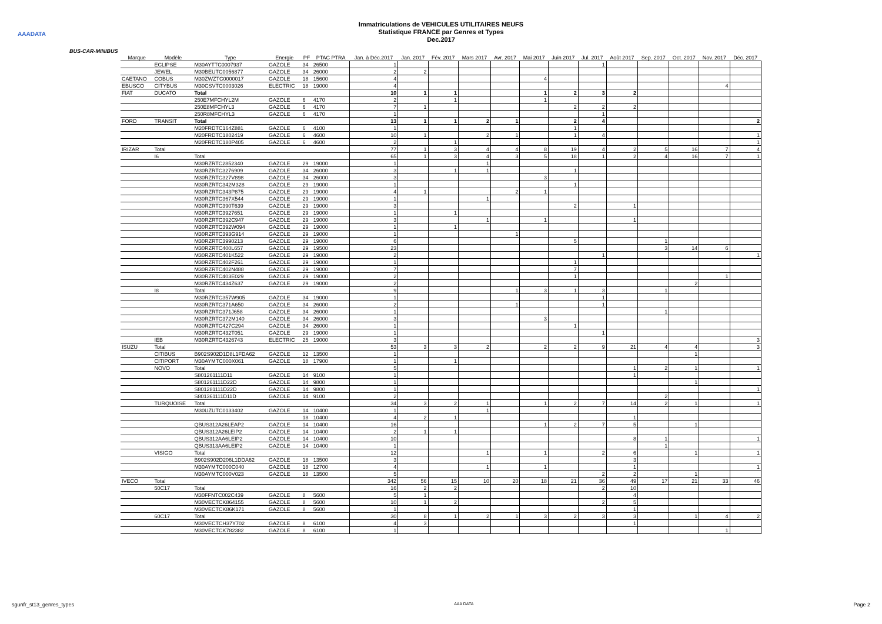AAADATA
Immatriculations de VEHICULES UTILITAIRES NEUFS
Statistique FRANCE par Genres et Types
Dec.2017
BUS-CAR-MINIBUS
| Marque | Modèle | Type | Energie | PF | PTAC PTRA | Jan. à Déc.2017 | Jan. 2017 | Fév. 2017 | Mars 2017 | Avr. 2017 | Mai 2017 | Juin 2017 | Jul. 2017 | Août 2017 | Sep. 2017 | Oct. 2017 | Nov. 2017 | Déc. 2017 |
| --- | --- | --- | --- | --- | --- | --- | --- | --- | --- | --- | --- | --- | --- | --- | --- | --- | --- | --- |
| | ECLIPSE | M30AYTTC0007937 | GAZOLE | 34 | 26500 | 1 | | | | | | | 1 | | | | | |
| | JEWEL | M30BEUTC0056877 | GAZOLE | 34 | 26000 | 2 | 2 | | | | | | | | | | | |
| CAETANO | COBUS | M30ZWZTC0000017 | GAZOLE | 18 | 15600 | 4 | | | | | 4 | | | | | | | |
| EBUSCO | CITYBUS | M30CSVTC0003026 | ELECTRIC | 18 | 19000 | 4 | | | | | | | | | | | 4 | |
| FIAT | DUCATO | Total | | | | 10 | 1 | 1 | | | 1 | 2 | 3 | 2 | | | | |
| | | 250E7MFCHYL2M | GAZOLE | 6 | 4170 | 2 | | 1 | | | 1 | | | | | | | |
| | | 250E8MFCHYL3 | GAZOLE | 6 | 4170 | 7 | 1 | | | | | 2 | 2 | 2 | | | | |
| | | 250R8MFCHYL3 | GAZOLE | 6 | 4170 | 1 | | | | | | | 1 | | | | | |
| FORD | TRANSIT | Total | | | | 13 | 1 | 1 | 2 | 1 | | 2 | 4 | | | | | 2 |
| | | M20FRDTC164Z881 | GAZOLE | 6 | 4100 | 1 | | | | | | 1 | | | | | | |
| | | M20FRDTC1802419 | GAZOLE | 6 | 4600 | 10 | 1 | | 2 | 1 | | 1 | 4 | | | | | 1 |
| | | M20FRDTC180P405 | GAZOLE | 6 | 4600 | 2 | | 1 | | | | | | | | | | 1 |
| IRIZAR | Total | | | | | 77 | 1 | 3 | 4 | 4 | 8 | 19 | 4 | 2 | 5 | 16 | 7 | 4 |
| | I6 | Total | | | | 65 | 1 | 3 | 4 | 3 | 5 | 18 | 1 | 2 | 4 | 16 | 7 | 1 |
| | | M30RZRTC2852340 | GAZOLE | 29 | 19000 | 1 | | | 1 | | | | | | | | | |
| | | M30RZRTC3276909 | GAZOLE | 34 | 26000 | 3 | | 1 | 1 | | | 1 | | | | | | |
| | | M30RZRTC327V898 | GAZOLE | 34 | 26000 | 3 | | | | | 3 | | | | | | | |
| | | M30RZRTC342M328 | GAZOLE | 29 | 19000 | 1 | | | | | | 1 | | | | | | |
| | | M30RZRTC343P875 | GAZOLE | 29 | 19000 | 4 | 1 | | | 2 | 1 | | | | | | | |
| | | M30RZRTC367X544 | GAZOLE | 29 | 19000 | 1 | | | 1 | | | | | | | | | |
| | | M30RZRTC390T639 | GAZOLE | 29 | 19000 | 3 | | | | | | 2 | | 1 | | | | |
| | | M30RZRTC3927651 | GAZOLE | 29 | 19000 | 1 | | 1 | | | | | | | | | | |
| | | M30RZRTC392C947 | GAZOLE | 29 | 19000 | 3 | | | 1 | | 1 | | | 1 | | | | |
| | | M30RZRTC392W094 | GAZOLE | 29 | 19000 | 1 | | 1 | | | | | | | | | | |
| | | M30RZRTC393G914 | GAZOLE | 29 | 19000 | 1 | | | | 1 | | | | | | | | |
| | | M30RZRTC3990213 | GAZOLE | 29 | 19000 | 6 | | | | | | 5 | | | 1 | | | |
| | | M30RZRTC400L657 | GAZOLE | 29 | 19500 | 23 | | | | | | | | | 3 | 14 | 6 | |
| | | M30RZRTC401K522 | GAZOLE | 29 | 19000 | 2 | | | | | | | 1 | | | | | 1 |
| | | M30RZRTC402F261 | GAZOLE | 29 | 19000 | 1 | | | | | | 1 | | | | | | |
| | | M30RZRTC402N488 | GAZOLE | 29 | 19000 | 7 | | | | | | 7 | | | | | | |
| | | M30RZRTC403E029 | GAZOLE | 29 | 19000 | 2 | | | | | | 1 | | | | | 1 | |
| | | M30RZRTC434Z637 | GAZOLE | 29 | 19000 | 2 | | | | | | | | | | 2 | | |
| | I8 | Total | | | | 9 | | | | 1 | 3 | 1 | 3 | | 1 | | | |
| | | M30RZRTC357W905 | GAZOLE | 34 | 19000 | 1 | | | | | | | 1 | | | | | |
| | | M30RZRTC371A650 | GAZOLE | 34 | 26000 | 2 | | | | 1 | | | 1 | | | | | |
| | | M30RZRTC371J658 | GAZOLE | 34 | 26000 | 1 | | | | | | | | | 1 | | | |
| | | M30RZRTC372M140 | GAZOLE | 34 | 26000 | 3 | | | | | 3 | | | | | | | |
| | | M30RZRTC427C294 | GAZOLE | 34 | 26000 | 1 | | | | | | 1 | | | | | | |
| | | M30RZRTC432T051 | GAZOLE | 29 | 19000 | 1 | | | | | | | 1 | | | | | |
| | IEB | M30RZRTC4326743 | ELECTRIC | 25 | 19000 | 3 | | | | | | | | | | | | 3 |
| ISUZU | Total | | | | | 53 | 3 | 3 | 2 | | 2 | 2 | 9 | 21 | 4 | 4 | | 3 |
| | CITIBUS | B902S902D1D8L1FDA62 | GAZOLE | 12 | 13500 | 1 | | | | | | | | | | 1 | | |
| | CITIPORT | M30AYMTC000X061 | GAZOLE | 18 | 17900 | 1 | | 1 | | | | | | | | | | |
| | NOVO | Total | | | | 5 | | | | | | | | 1 | 2 | 1 | | 1 |
| | | S801261111D11 | GAZOLE | 14 | 9100 | 1 | | | | | | | | 1 | | | | |
| | | S801261111D22D | GAZOLE | 14 | 9800 | 1 | | | | | | | | | | 1 | | |
| | | S801281111D22D | GAZOLE | 14 | 9800 | 1 | | | | | | | | | | | | 1 |
| | | S801361111D11D | GAZOLE | 14 | 9100 | 2 | | | | | | | | | 2 | | | |
| | TURQUOISE | Total | | | | 34 | 3 | 2 | 1 | | 1 | 2 | 7 | 14 | 2 | 1 | | 1 |
| | | M30UZUTC0133402 | GAZOLE | 14 | 10400 | 1 | | | 1 | | | | | | | | | |
| | | | | 18 | 10400 | 4 | 2 | 1 | | | | | | 1 | | | | |
| | | QBUS312A26LEAP2 | GAZOLE | 14 | 10400 | 16 | | | | | 1 | 2 | 7 | 5 | | 1 | | |
| | | QBUS312A26LEIP2 | GAZOLE | 14 | 10400 | 2 | 1 | 1 | | | | | | | | | | |
| | | QBUS312AA6LEIP2 | GAZOLE | 14 | 10400 | 10 | | | | | | | | 8 | 1 | | | 1 |
| | | QBUS313AA6LEIP2 | GAZOLE | 14 | 10400 | 1 | | | | | | | | | 1 | | | |
| | VISIGO | Total | | | | 12 | | | 1 | | 1 | | 2 | 6 | | 1 | | 1 |
| | | B902S902D206L1DDA62 | GAZOLE | 18 | 13500 | 3 | | | | | | | | 3 | | | | |
| | | M30AYMTC000C040 | GAZOLE | 18 | 12700 | 4 | | | 1 | | 1 | | | 1 | | | | 1 |
| | | M30AYMTC000V023 | GAZOLE | 18 | 13500 | 5 | | | | | | | 2 | 2 | | 1 | | |
| IVECO | Total | | | | | 342 | 56 | 15 | 10 | 20 | 18 | 21 | 36 | 49 | 17 | 21 | 33 | 46 |
| | 50C17 | Total | | | | 16 | 2 | 2 | | | | | 2 | 10 | | | | |
| | | M30FFNTC002C439 | GAZOLE | 8 | 5600 | 5 | 1 | | | | | | | 4 | | | | |
| | | M30VECTCK864155 | GAZOLE | 8 | 5600 | 10 | 1 | 2 | | | | | 2 | 5 | | | | |
| | | M30VECTCK86K171 | GAZOLE | 8 | 5600 | 1 | | | | | | | | 1 | | | | |
| | 60C17 | Total | | | | 30 | 8 | 1 | 2 | 1 | 3 | 2 | 3 | 3 | | 1 | 4 | 2 |
| | | M30VECTCH37Y702 | GAZOLE | 8 | 6100 | 4 | 3 | | | | | | | 1 | | | | |
| | | M30VECTCK782382 | GAZOLE | 8 | 6100 | 1 | | | | | | | | | | | 1 | |
sgunfr_st13_genres_types AAA DATA Page 2